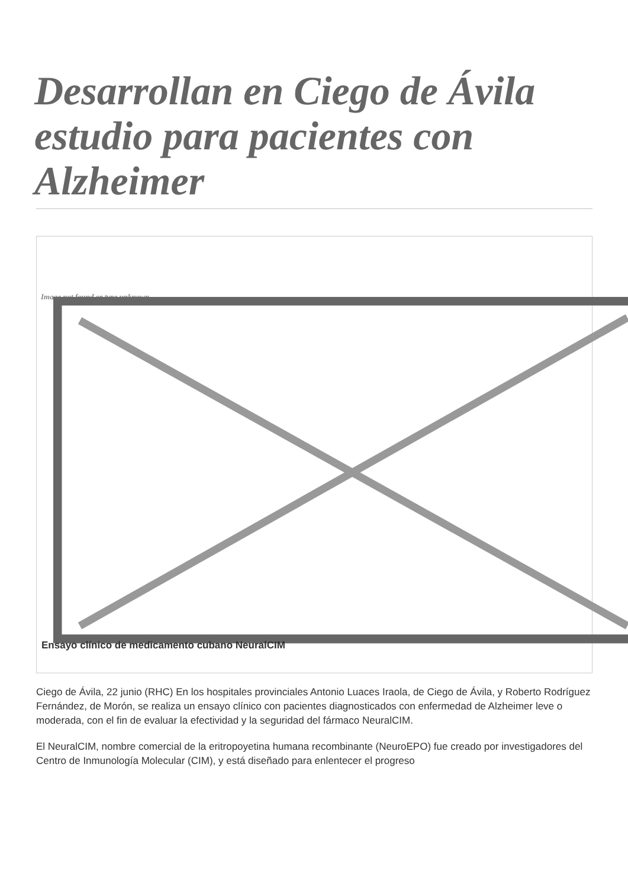Desarrollan en Ciego de Ávila estudio para pacientes con Alzheimer
Image not found or type unknown
Ensayo clínico de medicamento cubano NeuralCIM
Ciego de Ávila, 22 junio (RHC) En los hospitales provinciales Antonio Luaces Iraola, de Ciego de Ávila, y Roberto Rodríguez Fernández, de Morón, se realiza un ensayo clínico con pacientes diagnosticados con enfermedad de Alzheimer leve o moderada, con el fin de evaluar la efectividad y la seguridad del fármaco NeuralCIM.
El NeuralCIM, nombre comercial de la eritropoyetina humana recombinante (NeuroEPO) fue creado por investigadores del Centro de Inmunología Molecular (CIM), y está diseñado para enlentecer el progreso